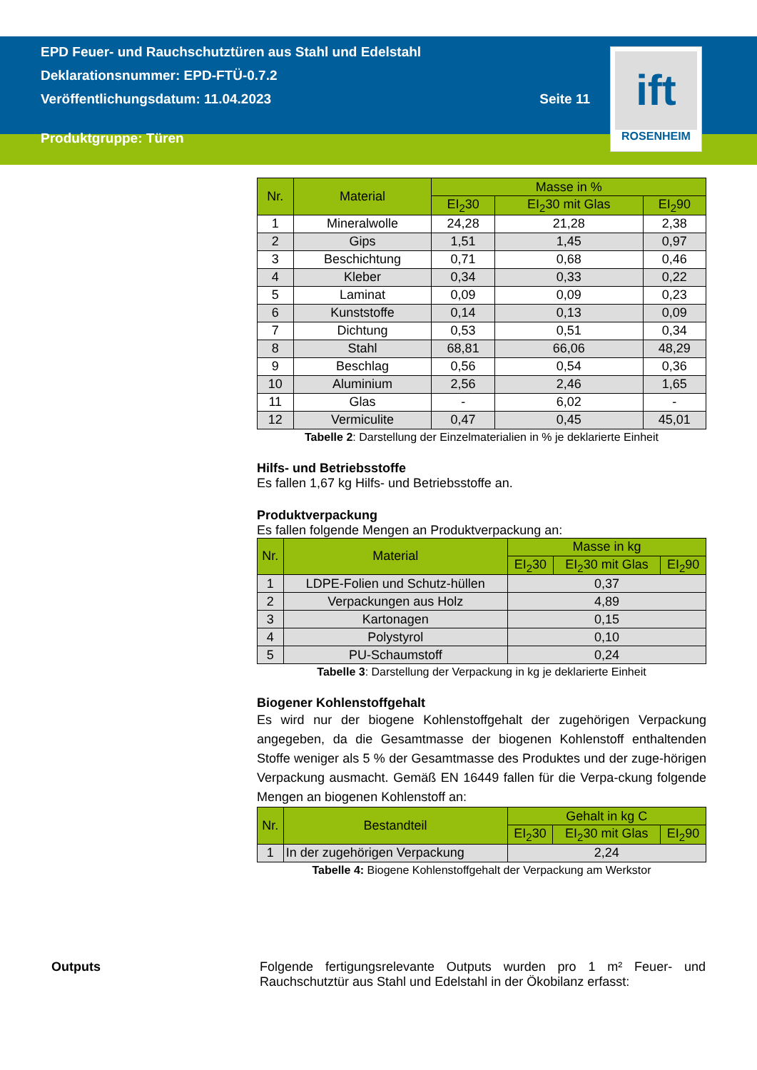EPD Feuer- und Rauchschutztüren aus Stahl und Edelstahl
Deklarationsnummer: EPD-FTÜ-0.7.2
Veröffentlichungsdatum: 11.04.2023 Seite 11
Produktgruppe: Türen
ift
ROSENHEIM
| Nr. | Material | Masse in % | | |
| --- | --- | --- | --- | --- |
| | | EI<sub>2</sub>30 | EI<sub>2</sub>30 mit Glas | EI<sub>2</sub>90 |
| 1 | Mineralwolle | 24,28 | 21,28 | 2,38 |
| 2 | Gips | 1,51 | 1,45 | 0,97 |
| 3 | Beschichtung | 0,71 | 0,68 | 0,46 |
| 4 | Kleber | 0,34 | 0,33 | 0,22 |
| 5 | Laminat | 0,09 | 0,09 | 0,23 |
| 6 | Kunststoffe | 0,14 | 0,13 | 0,09 |
| 7 | Dichtung | 0,53 | 0,51 | 0,34 |
| 8 | Stahl | 68,81 | 66,06 | 48,29 |
| 9 | Beschlag | 0,56 | 0,54 | 0,36 |
| 10 | Aluminium | 2,56 | 2,46 | 1,65 |
| 11 | Glas | - | 6,02 | - |
| 12 | Vermiculite | 0,47 | 0,45 | 45,01 |
Tabelle 2: Darstellung der Einzelmaterialien in % je deklarierte Einheit
Hilfs- und Betriebsstoffe
Es fallen 1,67 kg Hilfs- und Betriebsstoffe an.
Produktverpackung
Es fallen folgende Mengen an Produktverpackung an:
| Nr. | Material | Masse in kg | | |
| --- | --- | --- | --- | --- |
| | | EI<sub>2</sub>30 | EI<sub>2</sub>30 mit Glas | EI<sub>2</sub>90 |
| 1 | LDPE-Folien und Schutz-hüllen | 0,37 | | |
| 2 | Verpackungen aus Holz | 4,89 | | |
| 3 | Kartonagen | 0,15 | | |
| 4 | Polystyrol | 0,10 | | |
| 5 | PU-Schaumstoff | 0,24 | | |
Tabelle 3: Darstellung der Verpackung in kg je deklarierte Einheit
Biogener Kohlenstoffgehalt
Es wird nur der biogene Kohlenstoffgehalt der zugehörigen Verpackung angegeben, da die Gesamtmasse der biogenen Kohlenstoff enthaltenden Stoffe weniger als 5 % der Gesamtmasse des Produktes und der zuge-hörigen Verpackung ausmacht. Gemäß EN 16449 fallen für die Verpa-ckung folgende Mengen an biogenen Kohlenstoff an:
| Nr. | Bestandteil | Gehalt in kg C | | |
| --- | --- | --- | --- | --- |
| | | EI<sub>2</sub>30 | EI<sub>2</sub>30 mit Glas | EI<sub>2</sub>90 |
| 1 | In der zugehörigen Verpackung | 2,24 | | |
Tabelle 4: Biogene Kohlenstoffgehalt der Verpackung am Werkstor
Outputs Folgende fertigungsrelevante Outputs wurden pro 1 m² Feuer- und Rauchschutztür aus Stahl und Edelstahl in der Ökobilanz erfasst: